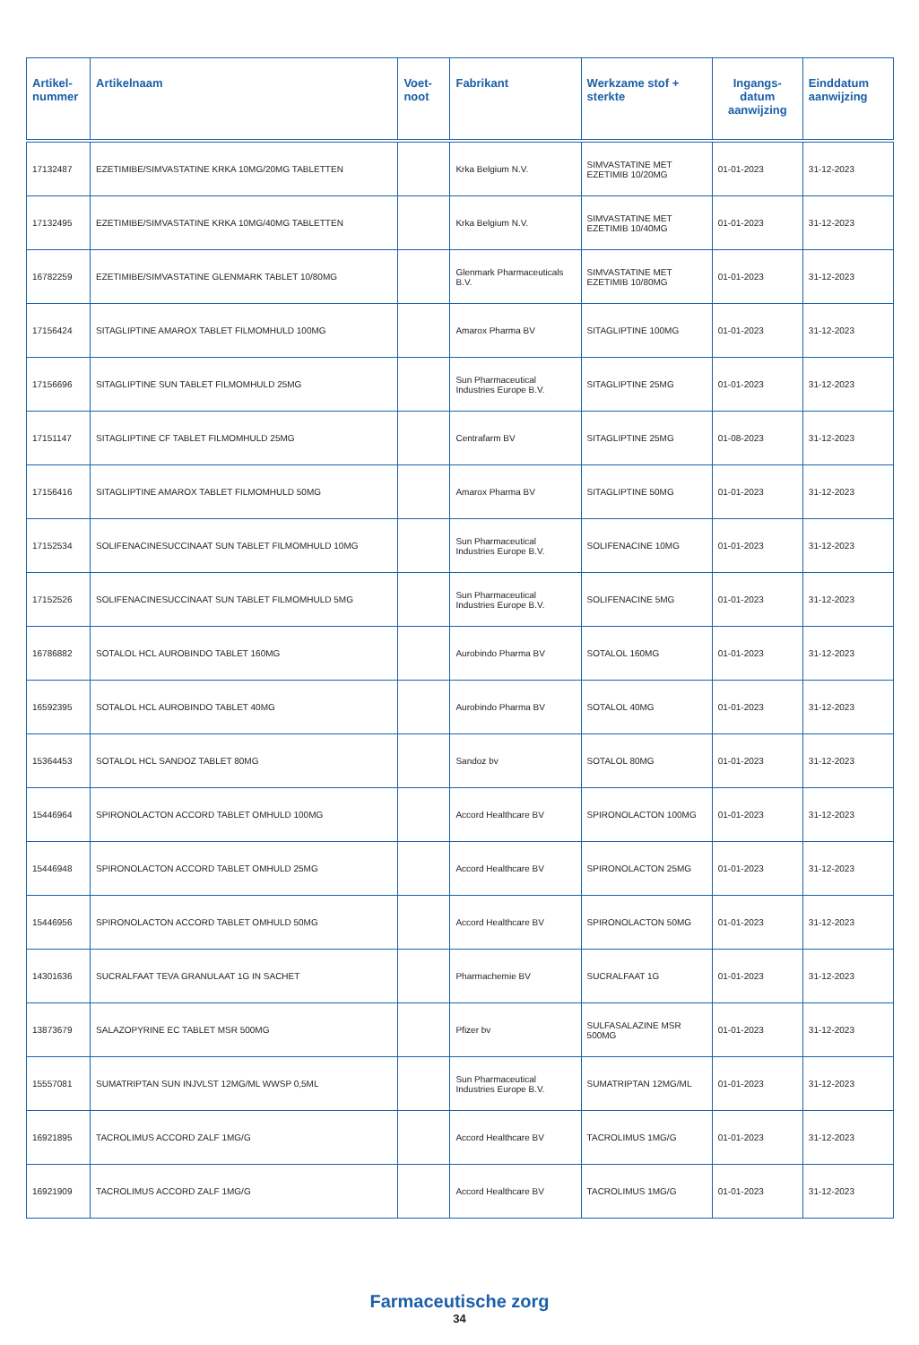| Artikel-nummer | Artikelnaam | Voet-noot | Fabrikant | Werkzame stof + sterkte | Ingangs-datum aanwijzing | Einddatum aanwijzing |
| --- | --- | --- | --- | --- | --- | --- |
| 17132487 | EZETIMIBE/SIMVASTATINE KRKA 10MG/20MG TABLETTEN | | Krka Belgium N.V. | SIMVASTATINE MET EZETIMIB 10/20MG | 01-01-2023 | 31-12-2023 |
| 17132495 | EZETIMIBE/SIMVASTATINE KRKA 10MG/40MG TABLETTEN | | Krka Belgium N.V. | SIMVASTATINE MET EZETIMIB 10/40MG | 01-01-2023 | 31-12-2023 |
| 16782259 | EZETIMIBE/SIMVASTATINE GLENMARK TABLET 10/80MG | | Glenmark Pharmaceuticals B.V. | SIMVASTATINE MET EZETIMIB 10/80MG | 01-01-2023 | 31-12-2023 |
| 17156424 | SITAGLIPTINE AMAROX TABLET FILMOMHULD 100MG | | Amarox Pharma BV | SITAGLIPTINE 100MG | 01-01-2023 | 31-12-2023 |
| 17156696 | SITAGLIPTINE SUN TABLET FILMOMHULD 25MG | | Sun Pharmaceutical Industries Europe B.V. | SITAGLIPTINE 25MG | 01-01-2023 | 31-12-2023 |
| 17151147 | SITAGLIPTINE CF TABLET FILMOMHULD 25MG | | Centrafarm BV | SITAGLIPTINE 25MG | 01-08-2023 | 31-12-2023 |
| 17156416 | SITAGLIPTINE AMAROX TABLET FILMOMHULD 50MG | | Amarox Pharma BV | SITAGLIPTINE 50MG | 01-01-2023 | 31-12-2023 |
| 17152534 | SOLIFENACINESUCCINAAT SUN TABLET FILMOMHULD 10MG | | Sun Pharmaceutical Industries Europe B.V. | SOLIFENACINE 10MG | 01-01-2023 | 31-12-2023 |
| 17152526 | SOLIFENACINESUCCINAAT SUN TABLET FILMOMHULD 5MG | | Sun Pharmaceutical Industries Europe B.V. | SOLIFENACINE 5MG | 01-01-2023 | 31-12-2023 |
| 16786882 | SOTALOL HCL AUROBINDO TABLET 160MG | | Aurobindo Pharma BV | SOTALOL 160MG | 01-01-2023 | 31-12-2023 |
| 16592395 | SOTALOL HCL AUROBINDO TABLET 40MG | | Aurobindo Pharma BV | SOTALOL 40MG | 01-01-2023 | 31-12-2023 |
| 15364453 | SOTALOL HCL SANDOZ TABLET 80MG | | Sandoz bv | SOTALOL 80MG | 01-01-2023 | 31-12-2023 |
| 15446964 | SPIRONOLACTON ACCORD TABLET OMHULD 100MG | | Accord Healthcare BV | SPIRONOLACTON 100MG | 01-01-2023 | 31-12-2023 |
| 15446948 | SPIRONOLACTON ACCORD TABLET OMHULD 25MG | | Accord Healthcare BV | SPIRONOLACTON 25MG | 01-01-2023 | 31-12-2023 |
| 15446956 | SPIRONOLACTON ACCORD TABLET OMHULD 50MG | | Accord Healthcare BV | SPIRONOLACTON 50MG | 01-01-2023 | 31-12-2023 |
| 14301636 | SUCRALFAAT TEVA GRANULAAT 1G IN SACHET | | Pharmachemie BV | SUCRALFAAT 1G | 01-01-2023 | 31-12-2023 |
| 13873679 | SALAZOPYRINE EC TABLET MSR 500MG | | Pfizer bv | SULFASALAZINE MSR 500MG | 01-01-2023 | 31-12-2023 |
| 15557081 | SUMATRIPTAN SUN INJVLST 12MG/ML WWSP 0,5ML | | Sun Pharmaceutical Industries Europe B.V. | SUMATRIPTAN 12MG/ML | 01-01-2023 | 31-12-2023 |
| 16921895 | TACROLIMUS ACCORD ZALF 1MG/G | | Accord Healthcare BV | TACROLIMUS 1MG/G | 01-01-2023 | 31-12-2023 |
| 16921909 | TACROLIMUS ACCORD ZALF 1MG/G | | Accord Healthcare BV | TACROLIMUS 1MG/G | 01-01-2023 | 31-12-2023 |
Farmaceutische zorg
34